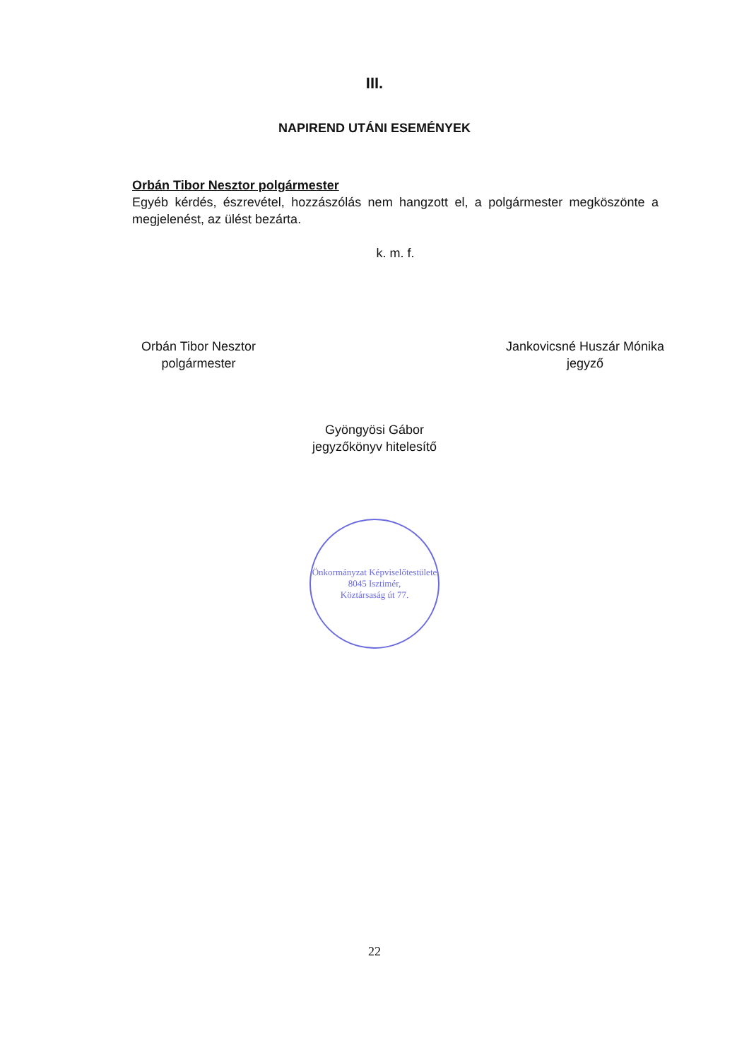III.
NAPIREND UTÁNI ESEMÉNYEK
Orbán Tibor Nesztor polgármester
Egyéb kérdés, észrevétel, hozzászólás nem hangzott el, a polgármester megköszönte a megjelenést, az ülést bezárta.
k. m. f.
Orbán Tibor Nesztor
polgármester
Jankovicsné Huszár Mónika
jegyző
Gyöngyösi Gábor
jegyzőkönyv hitelesítő
Önkormányzat Képviselőtestülete
8045 Isztimér,
Köztársaság út 77.
22